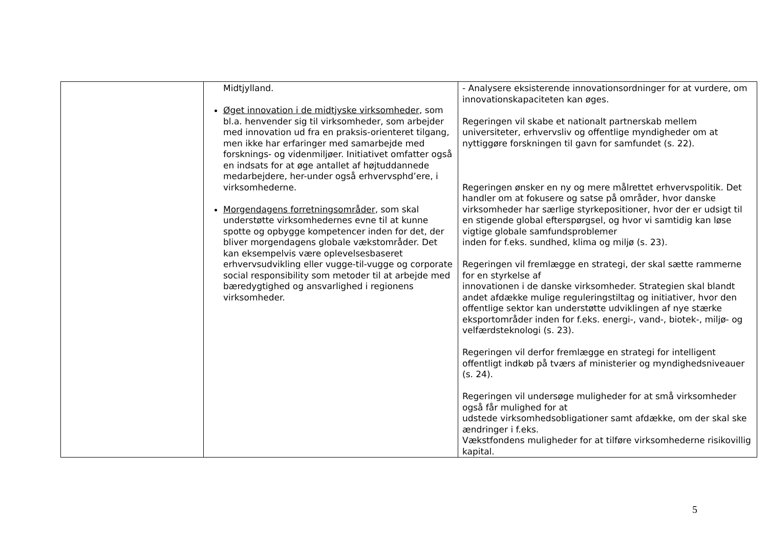| | Midtjylland. Øget innovation i de midtjyske virksomheder , som bl.a. henvender sig til virksomheder, som arbejder med innovation ud fra en praksis-orienteret tilgang, men ikke har erfaringer med samarbejde med forsknings- og videnmiljøer. Initiativet omfatter også en indsats for at øge antallet af højtuddannede medarbejdere, her-under også erhvervsphd’ere, i virksomhederne. Morgendagens forretningsområder , som skal understøtte virksomhedernes evne til at kunne spotte og opbygge kompetencer inden for det, der bliver morgendagens globale vækstområder. Det kan eksempelvis være oplevelsesbaseret erhvervsudvikling eller vugge-til-vugge og corporate social responsibility som metoder til at arbejde med bæredygtighed og ansvarlighed i regionens virksomheder. | - Analysere eksisterende innovationsordninger for at vurdere, om innovationskapaciteten kan øges. Regeringen vil skabe et nationalt partnerskab mellem universiteter, erhvervsliv og offentlige myndigheder om at nyttiggøre forskningen til gavn for samfundet (s. 22). Regeringen ønsker en ny og mere målrettet erhvervspolitik. Det handler om at fokusere og satse på områder, hvor danske virksomheder har særlige styrkepositioner, hvor der er udsigt til en stigende global efterspørgsel, og hvor vi samtidig kan løse vigtige globale samfundsproblemer inden for f.eks. sundhed, klima og miljø (s. 23). Regeringen vil fremlægge en strategi, der skal sætte rammerne for en styrkelse af innovationen i de danske virksomheder. Strategien skal blandt andet afdække mulige reguleringstiltag og initiativer, hvor den offentlige sektor kan understøtte udviklingen af nye stærke eksportområder inden for f.eks. energi-, vand-, biotek-, miljø- og velfærdsteknologi (s. 23). Regeringen vil derfor fremlægge en strategi for intelligent offentligt indkøb på tværs af ministerier og myndighedsniveauer (s. 24). Regeringen vil undersøge muligheder for at små virksomheder også får mulighed for at udstede virksomhedsobligationer samt afdække, om der skal ske ændringer i f.eks. Vækstfondens muligheder for at tilføre virksomhederne risikovillig kapital. |
5